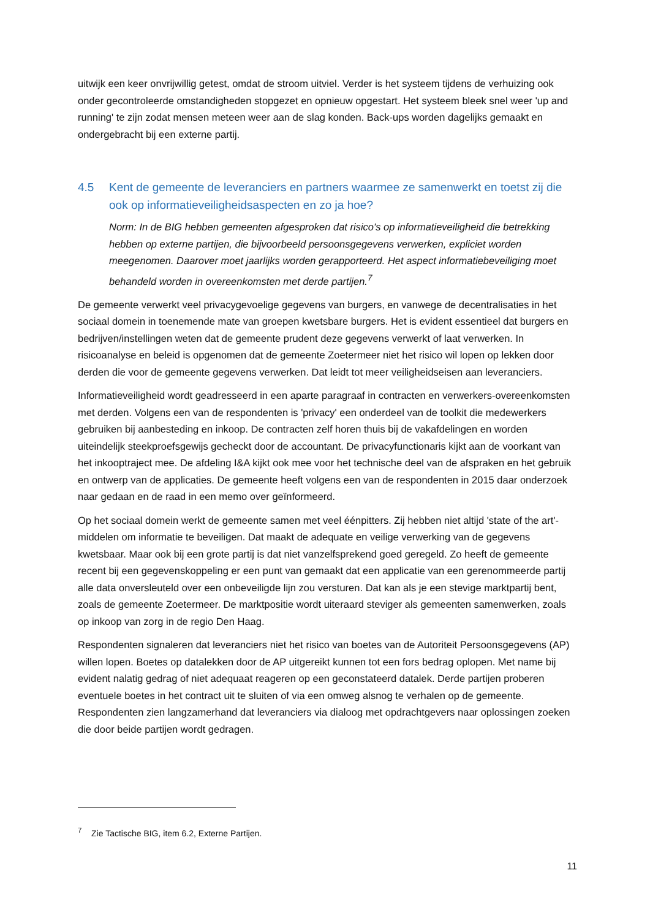uitwijk een keer onvrijwillig getest, omdat de stroom uitviel. Verder is het systeem tijdens de verhuizing ook onder gecontroleerde omstandigheden stopgezet en opnieuw opgestart. Het systeem bleek snel weer 'up and running' te zijn zodat mensen meteen weer aan de slag konden. Back-ups worden dagelijks gemaakt en ondergebracht bij een externe partij.
4.5 Kent de gemeente de leveranciers en partners waarmee ze samenwerkt en toetst zij die ook op informatieveiligheidsaspecten en zo ja hoe?
Norm: In de BIG hebben gemeenten afgesproken dat risico's op informatieveiligheid die betrekking hebben op externe partijen, die bijvoorbeeld persoonsgegevens verwerken, expliciet worden meegenomen. Daarover moet jaarlijks worden gerapporteerd. Het aspect informatiebeveiliging moet behandeld worden in overeenkomsten met derde partijen.<sup>7</sup>
De gemeente verwerkt veel privacygevoelige gegevens van burgers, en vanwege de decentralisaties in het sociaal domein in toenemende mate van groepen kwetsbare burgers. Het is evident essentieel dat burgers en bedrijven/instellingen weten dat de gemeente prudent deze gegevens verwerkt of laat verwerken. In risicoanalyse en beleid is opgenomen dat de gemeente Zoetermeer niet het risico wil lopen op lekken door derden die voor de gemeente gegevens verwerken. Dat leidt tot meer veiligheidseisen aan leveranciers.
Informatieveiligheid wordt geadresseerd in een aparte paragraaf in contracten en verwerkers-overeenkomsten met derden. Volgens een van de respondenten is 'privacy' een onderdeel van de toolkit die medewerkers gebruiken bij aanbesteding en inkoop. De contracten zelf horen thuis bij de vakafdelingen en worden uiteindelijk steekproefsgewijs gecheckt door de accountant. De privacyfunctionaris kijkt aan de voorkant van het inkooptraject mee. De afdeling I&A kijkt ook mee voor het technische deel van de afspraken en het gebruik en ontwerp van de applicaties. De gemeente heeft volgens een van de respondenten in 2015 daar onderzoek naar gedaan en de raad in een memo over geïnformeerd.
Op het sociaal domein werkt de gemeente samen met veel éénpitters. Zij hebben niet altijd 'state of the art'-middelen om informatie te beveiligen. Dat maakt de adequate en veilige verwerking van de gegevens kwetsbaar. Maar ook bij een grote partij is dat niet vanzelfsprekend goed geregeld. Zo heeft de gemeente recent bij een gegevenskoppeling er een punt van gemaakt dat een applicatie van een gerenommeerde partij alle data onversleuteld over een onbeveiligde lijn zou versturen. Dat kan als je een stevige marktpartij bent, zoals de gemeente Zoetermeer. De marktpositie wordt uiteraard steviger als gemeenten samenwerken, zoals op inkoop van zorg in de regio Den Haag.
Respondenten signaleren dat leveranciers niet het risico van boetes van de Autoriteit Persoonsgegevens (AP) willen lopen. Boetes op datalekken door de AP uitgereikt kunnen tot een fors bedrag oplopen. Met name bij evident nalatig gedrag of niet adequaat reageren op een geconstateerd datalek. Derde partijen proberen eventuele boetes in het contract uit te sluiten of via een omweg alsnog te verhalen op de gemeente. Respondenten zien langzamerhand dat leveranciers via dialoog met opdrachtgevers naar oplossingen zoeken die door beide partijen wordt gedragen.
<sup>7</sup> Zie Tactische BIG, item 6.2, Externe Partijen.
11